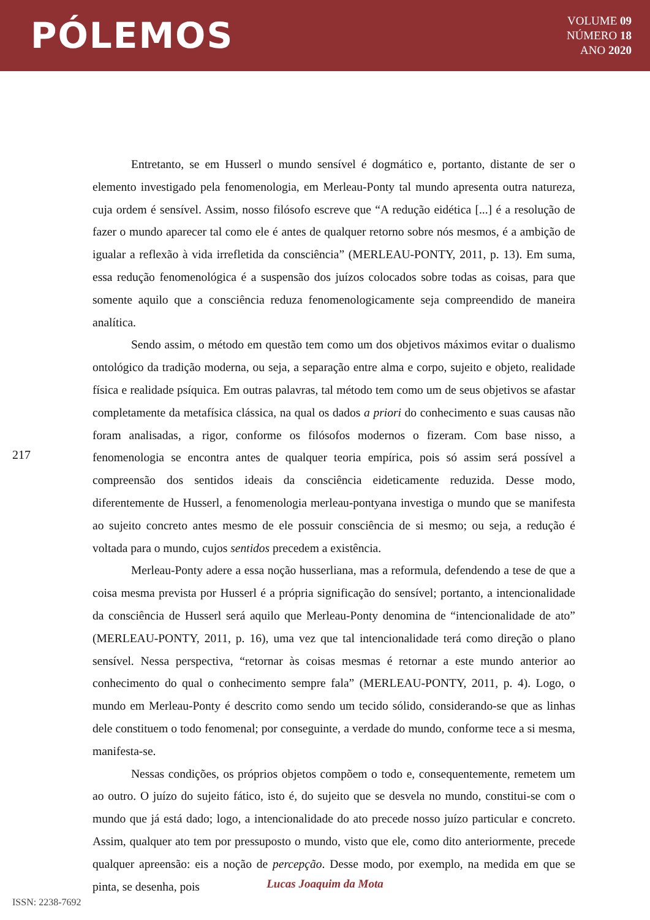PÓLEMOS
VOLUME 09
NÚMERO 18
ANO 2020
217
Entretanto, se em Husserl o mundo sensível é dogmático e, portanto, distante de ser o elemento investigado pela fenomenologia, em Merleau-Ponty tal mundo apresenta outra natureza, cuja ordem é sensível. Assim, nosso filósofo escreve que “A redução eidética [...] é a resolução de fazer o mundo aparecer tal como ele é antes de qualquer retorno sobre nós mesmos, é a ambição de igualar a reflexão à vida irrefletida da consciência” (MERLEAU-PONTY, 2011, p. 13). Em suma, essa redução fenomenológica é a suspensão dos juízos colocados sobre todas as coisas, para que somente aquilo que a consciência reduza fenomenologicamente seja compreendido de maneira analítica.
Sendo assim, o método em questão tem como um dos objetivos máximos evitar o dualismo ontológico da tradição moderna, ou seja, a separação entre alma e corpo, sujeito e objeto, realidade física e realidade psíquica. Em outras palavras, tal método tem como um de seus objetivos se afastar completamente da metafísica clássica, na qual os dados a priori do conhecimento e suas causas não foram analisadas, a rigor, conforme os filósofos modernos o fizeram. Com base nisso, a fenomenologia se encontra antes de qualquer teoria empírica, pois só assim será possível a compreensão dos sentidos ideais da consciência eideticamente reduzida. Desse modo, diferentemente de Husserl, a fenomenologia merleau-pontyana investiga o mundo que se manifesta ao sujeito concreto antes mesmo de ele possuir consciência de si mesmo; ou seja, a redução é voltada para o mundo, cujos sentidos precedem a existência.
Merleau-Ponty adere a essa noção husserliana, mas a reformula, defendendo a tese de que a coisa mesma prevista por Husserl é a própria significação do sensível; portanto, a intencionalidade da consciência de Husserl será aquilo que Merleau-Ponty denomina de “intencionalidade de ato” (MERLEAU-PONTY, 2011, p. 16), uma vez que tal intencionalidade terá como direção o plano sensível. Nessa perspectiva, “retornar às coisas mesmas é retornar a este mundo anterior ao conhecimento do qual o conhecimento sempre fala” (MERLEAU-PONTY, 2011, p. 4). Logo, o mundo em Merleau-Ponty é descrito como sendo um tecido sólido, considerando-se que as linhas dele constituem o todo fenomenal; por conseguinte, a verdade do mundo, conforme tece a si mesma, manifesta-se.
Nessas condições, os próprios objetos compõem o todo e, consequentemente, remetem um ao outro. O juízo do sujeito fático, isto é, do sujeito que se desvela no mundo, constitui-se com o mundo que já está dado; logo, a intencionalidade do ato precede nosso juízo particular e concreto. Assim, qualquer ato tem por pressuposto o mundo, visto que ele, como dito anteriormente, precede qualquer apreensão: eis a noção de percepção. Desse modo, por exemplo, na medida em que se pinta, se desenha, pois
Lucas Joaquim da Mota
ISSN: 2238-7692